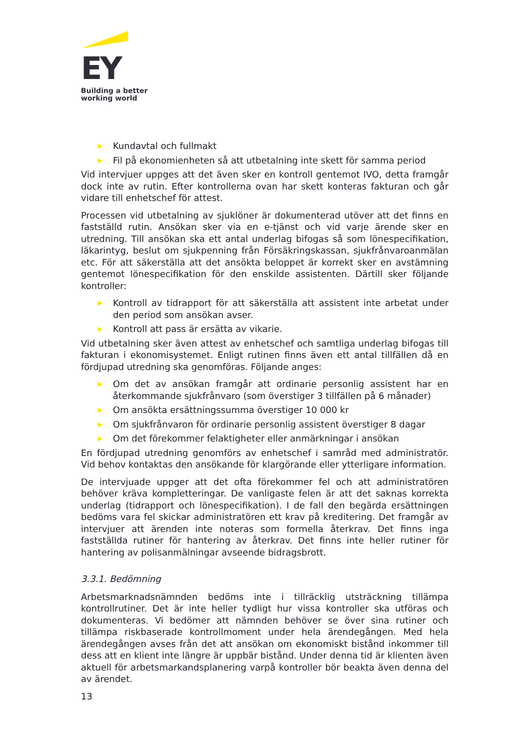EY
Building a better
working world
▶ Kundavtal och fullmakt
▶ Fil på ekonomienheten så att utbetalning inte skett för samma period
Vid intervjuer uppges att det även sker en kontroll gentemot IVO, detta framgår dock inte av rutin. Efter kontrollerna ovan har skett konteras fakturan och går vidare till enhetschef för attest.
Processen vid utbetalning av sjuklöner är dokumenterad utöver att det finns en fastställd rutin. Ansökan sker via en e-tjänst och vid varje ärende sker en utredning. Till ansökan ska ett antal underlag bifogas så som lönespecifikation, läkarintyg, beslut om sjukpenning från Försäkringskassan, sjukfrånvaroanmälan etc. För att säkerställa att det ansökta beloppet är korrekt sker en avstämning gentemot lönespecifikation för den enskilde assistenten. Därtill sker följande kontroller:
▶ Kontroll av tidrapport för att säkerställa att assistent inte arbetat under den period som ansökan avser.
▶ Kontroll att pass är ersätta av vikarie.
Vid utbetalning sker även attest av enhetschef och samtliga underlag bifogas till fakturan i ekonomisystemet. Enligt rutinen finns även ett antal tillfällen då en fördjupad utredning ska genomföras. Följande anges:
▶ Om det av ansökan framgår att ordinarie personlig assistent har en återkommande sjukfrånvaro (som överstiger 3 tillfällen på 6 månader)
▶ Om ansökta ersättningssumma överstiger 10 000 kr
▶ Om sjukfrånvaron för ordinarie personlig assistent överstiger 8 dagar
▶ Om det förekommer felaktigheter eller anmärkningar i ansökan
En fördjupad utredning genomförs av enhetschef i samråd med administratör. Vid behov kontaktas den ansökande för klargörande eller ytterligare information.
De intervjuade uppger att det ofta förekommer fel och att administratören behöver kräva kompletteringar. De vanligaste felen är att det saknas korrekta underlag (tidrapport och lönespecifikation). I de fall den begärda ersättningen bedöms vara fel skickar administratören ett krav på kreditering. Det framgår av intervjuer att ärenden inte noteras som formella återkrav. Det finns inga fastställda rutiner för hantering av återkrav. Det finns inte heller rutiner för hantering av polisanmälningar avseende bidragsbrott.
3.3.1. Bedömning
Arbetsmarknadsnämnden bedöms inte i tillräcklig utsträckning tillämpa kontrollrutiner. Det är inte heller tydligt hur vissa kontroller ska utföras och dokumenteras. Vi bedömer att nämnden behöver se över sina rutiner och tillämpa riskbaserade kontrollmoment under hela ärendegången. Med hela ärendegången avses från det att ansökan om ekonomiskt bistånd inkommer till dess att en klient inte längre är uppbär bistånd. Under denna tid är klienten även aktuell för arbetsmarkandsplanering varpå kontroller bör beakta även denna del av ärendet.
13